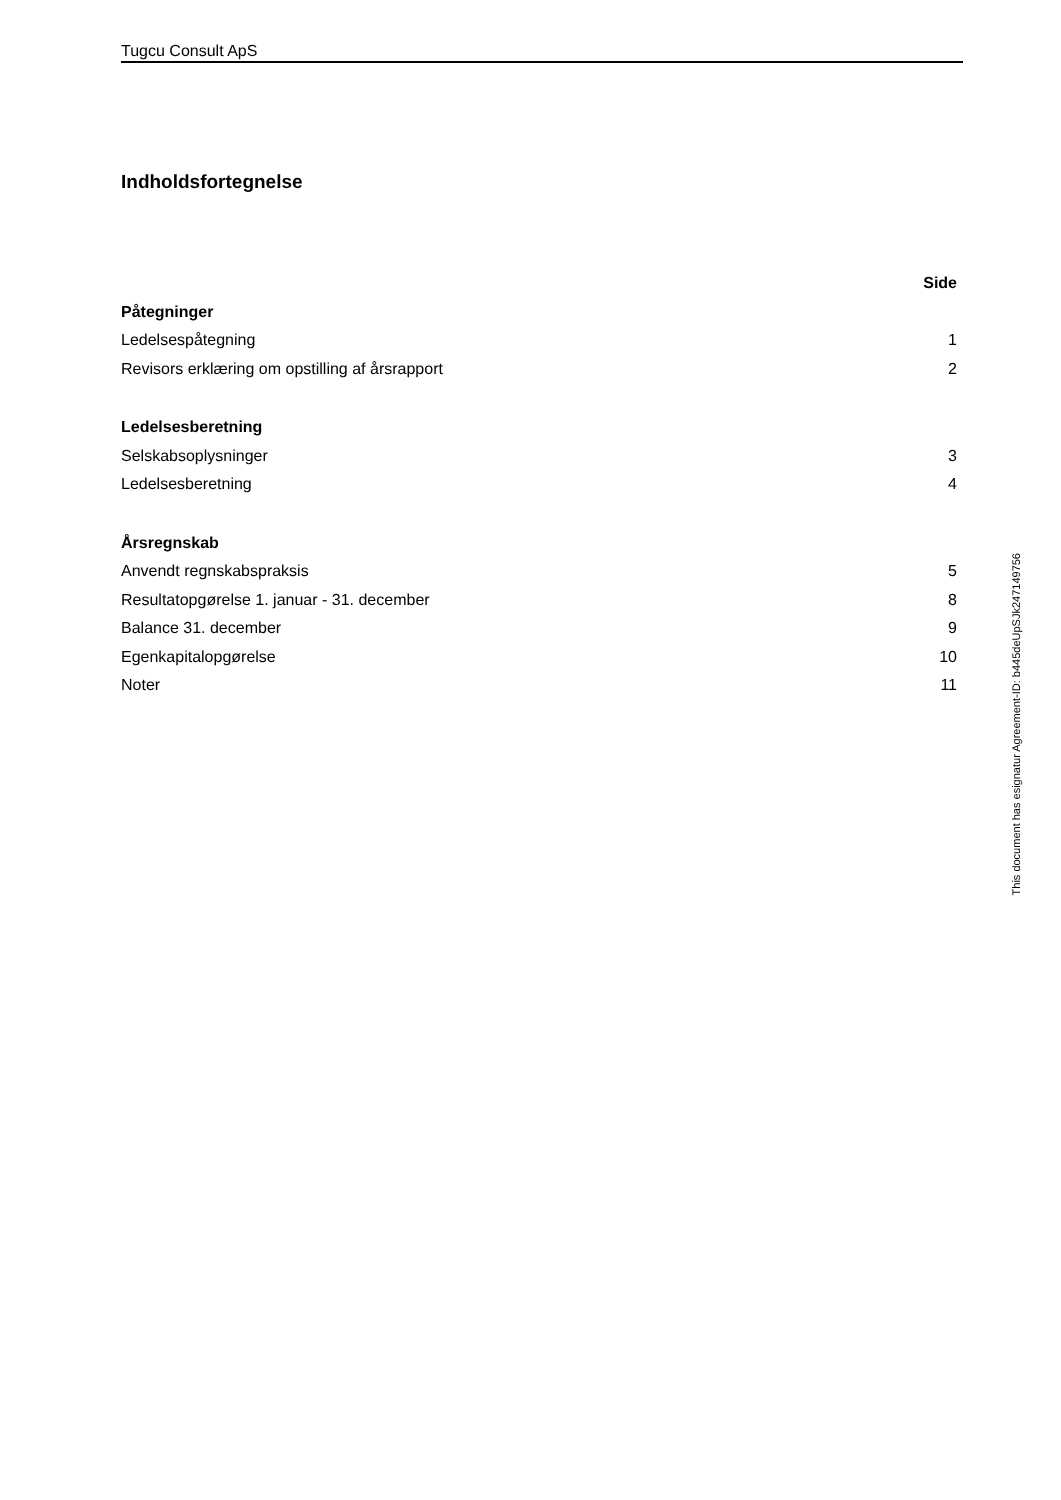Tugcu Consult ApS
Indholdsfortegnelse
| | Side |
| Påtegninger | |
| Ledelsespåtegning | 1 |
| Revisors erklæring om opstilling af årsrapport | 2 |
| Ledelsesberetning | |
| Selskabsoplysninger | 3 |
| Ledelsesberetning | 4 |
| Årsregnskab | |
| Anvendt regnskabspraksis | 5 |
| Resultatopgørelse 1. januar - 31. december | 8 |
| Balance 31. december | 9 |
| Egenkapitalopgørelse | 10 |
| Noter | 11 |
This document has esignatur Agreement-ID: b445deUpSJk247149756